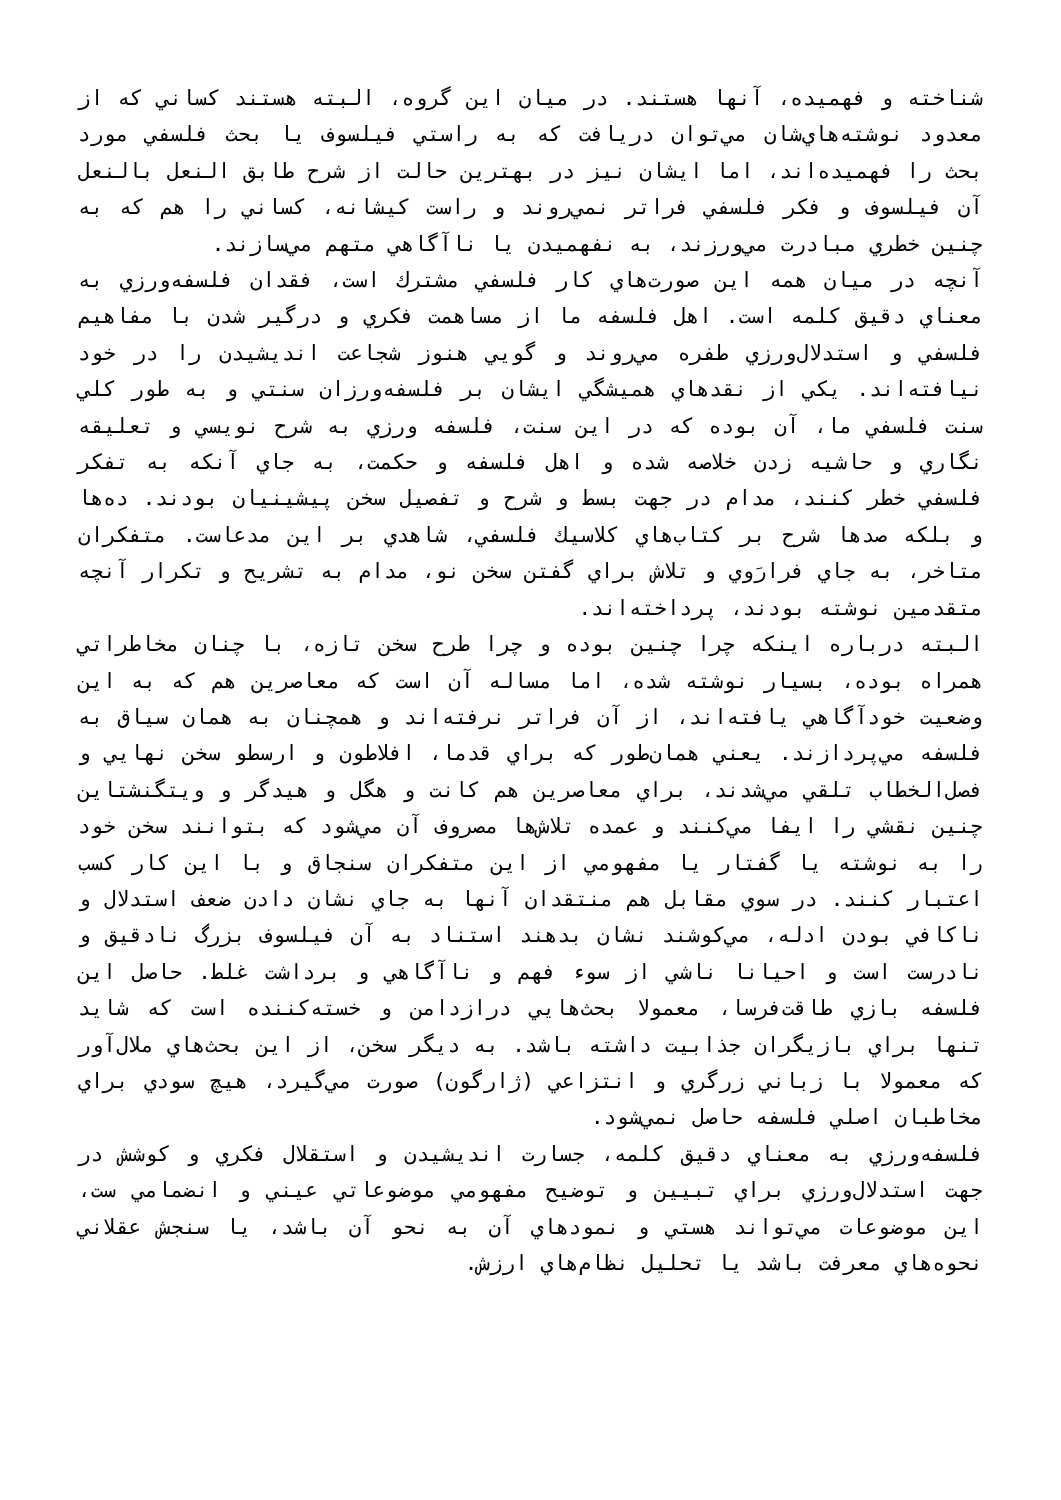شناخته و فهميده، آنها هستند. در ميان اين گروه، البته هستند كساني كه از معدود نوشته‌هاي‌شان مي‌توان دريافت كه به راستي فيلسوف يا بحث فلسفي مورد بحث را فهميده‌اند، اما ايشان نيز در بهترين حالت از شرح طابق النعل بالنعل آن فيلسوف و فكر فلسفي فراتر نمي‌روند و راست كيشانه، كساني را هم كه به چنين خطري مبادرت مي‌ورزند، به نفهميدن يا ناآگاهي متهم مي‌سازند.
آنچه در ميان همه اين صورت‌هاي كار فلسفي مشترك است، فقدان فلسفه‌ورزي به معناي دقيق كلمه است. اهل فلسفه ما از مساهمت فكري و درگير شدن با مفاهيم فلسفي و استدلال‌ورزي طفره مي‌روند و گويي هنوز شجاعت انديشيدن را در خود نيافته‌اند. يكي از نقدهاي هميشگي ايشان بر فلسفه‌ورزان سنتي و به طور كلي سنت فلسفي ما، آن بوده كه در اين سنت، فلسفه ورزي به شرح نويسي و تعليقه نگاري و حاشيه زدن خلاصه شده و اهل فلسفه و حكمت، به جاي آنكه به تفكر فلسفي خطر كنند، مدام در جهت بسط و شرح و تفصيل سخن پيشينيان بودند. ده‌ها و بلكه صدها شرح بر كتاب‌هاي كلاسيك فلسفي، شاهدي بر اين مدعاست. متفكران متاخر، به جاي فرارَوي و تلاش براي گفتن سخن نو، مدام به تشريح و تكرار آنچه متقدمين نوشته بودند، پرداخته‌اند.
البته درباره اينكه چرا چنين بوده و چرا طرح سخن تازه، با چنان مخاطراتي همراه بوده، بسيار نوشته شده، اما مساله آن است كه معاصرين هم كه به اين وضعيت خودآگاهي يافته‌اند، از آن فراتر نرفته‌اند و همچنان به همان سياق به فلسفه مي‌پردازند. يعني همان‌طور كه براي قدما، افلاطون و ارسطو سخن نهايي و فصل‌الخطاب تلقي مي‌شدند، براي معاصرين هم كانت و هگل و هيدگر و ويتگنشتاين چنين نقشي را ايفا مي‌كنند و عمده تلاش‌ها مصروف آن مي‌شود كه بتوانند سخن خود را به نوشته يا گفتار يا مفهومي از اين متفكران سنجاق و با اين كار كسب اعتبار كنند. در سوي مقابل هم منتقدان آنها به جاي نشان دادن ضعف استدلال و ناكافي بودن ادله، مي‌كوشند نشان بدهند استناد به آن فيلسوف بزرگ نادقيق و نادرست است و احيانا ناشي از سوء فهم و ناآگاهي و برداشت غلط. حاصل اين فلسفه بازي طاقت‌فرسا، معمولا بحث‌هايي درازدامن و خسته‌كننده است كه شايد تنها براي بازيگران جذابيت داشته باشد. به ديگر سخن، از اين بحث‌هاي ملال‌آور كه معمولا با زباني زرگري و انتزاعي (ژارگون) صورت مي‌گيرد، هيچ سودي براي مخاطبان اصلي فلسفه حاصل نمي‌شود.
فلسفه‌ورزي به معناي دقيق كلمه، جسارت انديشيدن و استقلال فكري و كوشش در جهت استدلال‌ورزي براي تبيين و توضيح مفهومي موضوعاتي عيني و انضمامي ست، اين موضوعات مي‌تواند هستي و نمودهاي آن به نحو آن باشد، يا سنجش عقلاني نحوه‌هاي معرفت باشد يا تحليل نظام‌هاي ارزش.